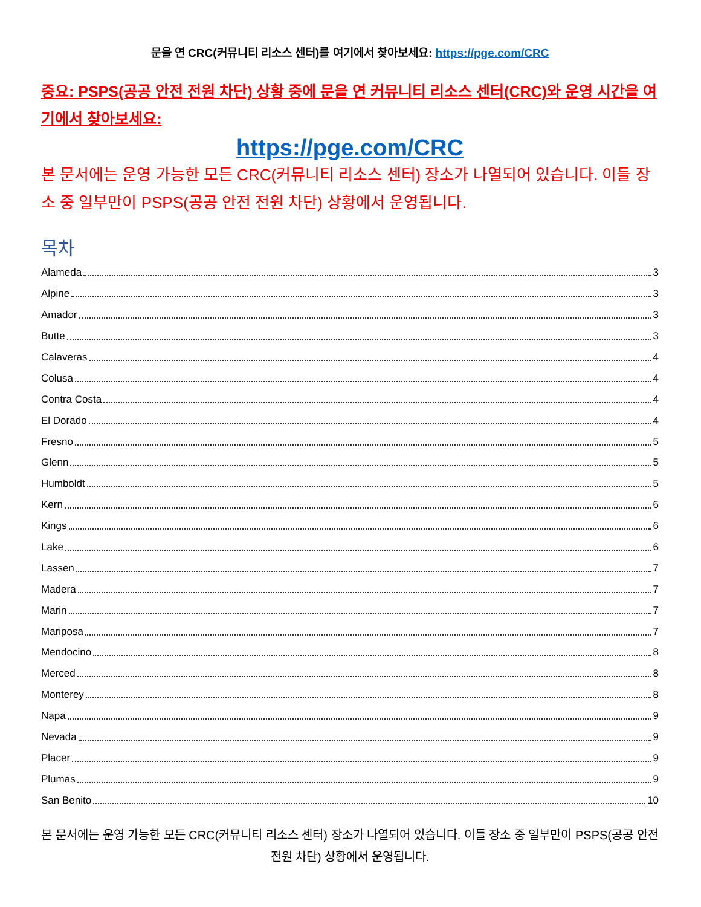문을 연 CRC(커뮤니티 리소스 센터)를 여기에서 찾아보세요: https://pge.com/CRC
중요: PSPS(공공 안전 전원 차단) 상황 중에 문을 연 커뮤니티 리소스 센터(CRC)와 운영 시간을 여기에서 찾아보세요:
https://pge.com/CRC
본 문서에는 운영 가능한 모든 CRC(커뮤니티 리소스 센터) 장소가 나열되어 있습니다. 이들 장소 중 일부만이 PSPS(공공 안전 전원 차단) 상황에서 운영됩니다.
목차
Alameda 3
Alpine 3
Amador 3
Butte 3
Calaveras 4
Colusa 4
Contra Costa 4
El Dorado 4
Fresno 5
Glenn 5
Humboldt 5
Kern 6
Kings 6
Lake 6
Lassen 7
Madera 7
Marin 7
Mariposa 7
Mendocino 8
Merced 8
Monterey 8
Napa 9
Nevada 9
Placer 9
Plumas 9
San Benito 10
본 문서에는 운영 가능한 모든 CRC(커뮤니티 리소스 센터) 장소가 나열되어 있습니다. 이들 장소 중 일부만이 PSPS(공공 안전 전원 차단) 상황에서 운영됩니다.